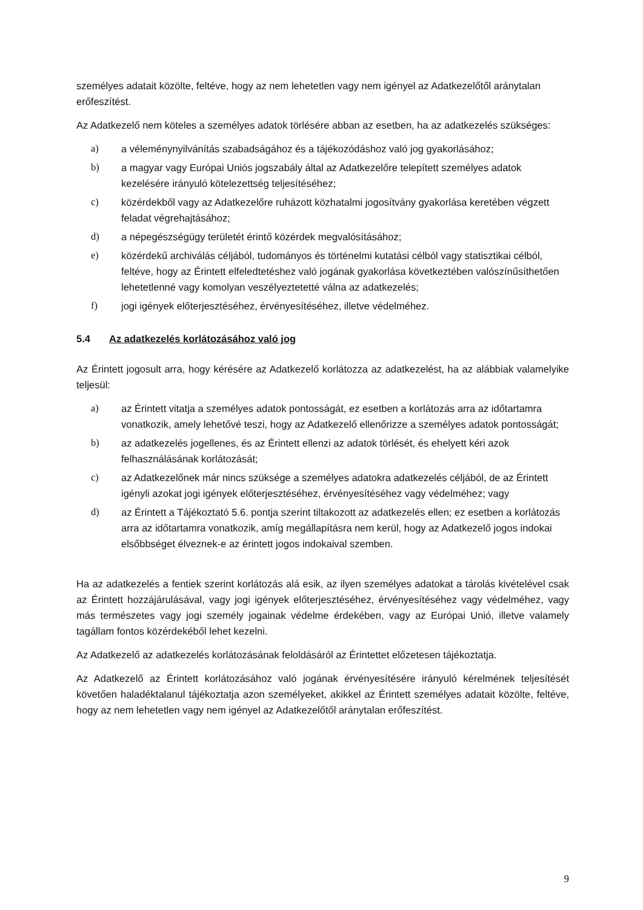személyes adatait közölte, feltéve, hogy az nem lehetetlen vagy nem igényel az Adatkezelőtől aránytalan erőfeszítést.
Az Adatkezelő nem köteles a személyes adatok törlésére abban az esetben, ha az adatkezelés szükséges:
a) a véleménynyilvánítás szabadságához és a tájékozódáshoz való jog gyakorlásához;
b) a magyar vagy Európai Uniós jogszabály által az Adatkezelőre telepített személyes adatok kezelésére irányuló kötelezettség teljesítéséhez;
c) közérdekből vagy az Adatkezelőre ruházott közhatalmi jogosítvány gyakorlása keretében végzett feladat végrehajtásához;
d) a népegészségügy területét érintő közérdek megvalósításához;
e) közérdekű archiválás céljából, tudományos és történelmi kutatási célból vagy statisztikai célból, feltéve, hogy az Érintett elfeledtetéshez való jogának gyakorlása következtében valószínűsíthetően lehetetlenné vagy komolyan veszélyeztetetté válna az adatkezelés;
f) jogi igények előterjesztéséhez, érvényesítéséhez, illetve védelméhez.
5.4 Az adatkezelés korlátozásához való jog
Az Érintett jogosult arra, hogy kérésére az Adatkezelő korlátozza az adatkezelést, ha az alábbiak valamelyike teljesül:
a) az Érintett vitatja a személyes adatok pontosságát, ez esetben a korlátozás arra az időtartamra vonatkozik, amely lehetővé teszi, hogy az Adatkezelő ellenőrizze a személyes adatok pontosságát;
b) az adatkezelés jogellenes, és az Érintett ellenzi az adatok törlését, és ehelyett kéri azok felhasználásának korlátozását;
c) az Adatkezelőnek már nincs szüksége a személyes adatokra adatkezelés céljából, de az Érintett igényli azokat jogi igények előterjesztéséhez, érvényesítéséhez vagy védelméhez; vagy
d) az Érintett a Tájékoztató 5.6. pontja szerint tiltakozott az adatkezelés ellen; ez esetben a korlátozás arra az időtartamra vonatkozik, amíg megállapításra nem kerül, hogy az Adatkezelő jogos indokai elsőbbséget élveznek-e az érintett jogos indokaival szemben.
Ha az adatkezelés a fentiek szerint korlátozás alá esik, az ilyen személyes adatokat a tárolás kivételével csak az Érintett hozzájárulásával, vagy jogi igények előterjesztéséhez, érvényesítéséhez vagy védelméhez, vagy más természetes vagy jogi személy jogainak védelme érdekében, vagy az Európai Unió, illetve valamely tagállam fontos közérdekéből lehet kezelni.
Az Adatkezelő az adatkezelés korlátozásának feloldásáról az Érintettet előzetesen tájékoztatja.
Az Adatkezelő az Érintett korlátozásához való jogának érvényesítésére irányuló kérelmének teljesítését követően haladéktalanul tájékoztatja azon személyeket, akikkel az Érintett személyes adatait közölte, feltéve, hogy az nem lehetetlen vagy nem igényel az Adatkezelőtől aránytalan erőfeszítést.
9